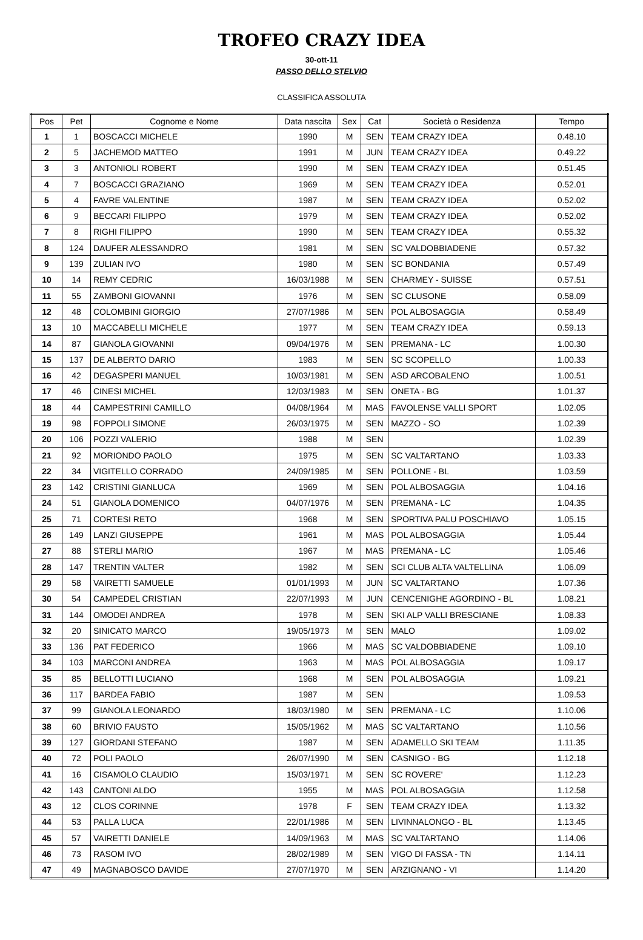TROFEO CRAZY IDEA
30-ott-11
PASSO DELLO STELVIO
CLASSIFICA ASSOLUTA
| Pos | Pet | Cognome e Nome | Data nascita | Sex | Cat | Società o Residenza | Tempo |
| --- | --- | --- | --- | --- | --- | --- | --- |
| 1 | 1 | BOSCACCI MICHELE | 1990 | M | SEN | TEAM CRAZY IDEA | 0.48.10 |
| 2 | 5 | JACHEMOD MATTEO | 1991 | M | JUN | TEAM CRAZY IDEA | 0.49.22 |
| 3 | 3 | ANTONIOLI ROBERT | 1990 | M | SEN | TEAM CRAZY IDEA | 0.51.45 |
| 4 | 7 | BOSCACCI GRAZIANO | 1969 | M | SEN | TEAM CRAZY IDEA | 0.52.01 |
| 5 | 4 | FAVRE VALENTINE | 1987 | M | SEN | TEAM CRAZY IDEA | 0.52.02 |
| 6 | 9 | BECCARI FILIPPO | 1979 | M | SEN | TEAM CRAZY IDEA | 0.52.02 |
| 7 | 8 | RIGHI FILIPPO | 1990 | M | SEN | TEAM CRAZY IDEA | 0.55.32 |
| 8 | 124 | DAUFER ALESSANDRO | 1981 | M | SEN | SC VALDOBBIADENE | 0.57.32 |
| 9 | 139 | ZULIAN IVO | 1980 | M | SEN | SC BONDANIA | 0.57.49 |
| 10 | 14 | REMY CEDRIC | 16/03/1988 | M | SEN | CHARMEY - SUISSE | 0.57.51 |
| 11 | 55 | ZAMBONI GIOVANNI | 1976 | M | SEN | SC CLUSONE | 0.58.09 |
| 12 | 48 | COLOMBINI GIORGIO | 27/07/1986 | M | SEN | POL ALBOSAGGIA | 0.58.49 |
| 13 | 10 | MACCABELLI MICHELE | 1977 | M | SEN | TEAM CRAZY IDEA | 0.59.13 |
| 14 | 87 | GIANOLA GIOVANNI | 09/04/1976 | M | SEN | PREMANA - LC | 1.00.30 |
| 15 | 137 | DE ALBERTO DARIO | 1983 | M | SEN | SC SCOPELLO | 1.00.33 |
| 16 | 42 | DEGASPERI MANUEL | 10/03/1981 | M | SEN | ASD ARCOBALENO | 1.00.51 |
| 17 | 46 | CINESI MICHEL | 12/03/1983 | M | SEN | ONETA - BG | 1.01.37 |
| 18 | 44 | CAMPESTRINI CAMILLO | 04/08/1964 | M | MAS | FAVOLENSE VALLI SPORT | 1.02.05 |
| 19 | 98 | FOPPOLI SIMONE | 26/03/1975 | M | SEN | MAZZO - SO | 1.02.39 |
| 20 | 106 | POZZI VALERIO | 1988 | M | SEN | | 1.02.39 |
| 21 | 92 | MORIONDO PAOLO | 1975 | M | SEN | SC VALTARTANO | 1.03.33 |
| 22 | 34 | VIGITELLO CORRADO | 24/09/1985 | M | SEN | POLLONE - BL | 1.03.59 |
| 23 | 142 | CRISTINI GIANLUCA | 1969 | M | SEN | POL ALBOSAGGIA | 1.04.16 |
| 24 | 51 | GIANOLA DOMENICO | 04/07/1976 | M | SEN | PREMANA - LC | 1.04.35 |
| 25 | 71 | CORTESI RETO | 1968 | M | SEN | SPORTIVA PALU POSCHIAVO | 1.05.15 |
| 26 | 149 | LANZI GIUSEPPE | 1961 | M | MAS | POL ALBOSAGGIA | 1.05.44 |
| 27 | 88 | STERLI MARIO | 1967 | M | MAS | PREMANA - LC | 1.05.46 |
| 28 | 147 | TRENTIN VALTER | 1982 | M | SEN | SCI CLUB ALTA VALTELLINA | 1.06.09 |
| 29 | 58 | VAIRETTI SAMUELE | 01/01/1993 | M | JUN | SC VALTARTANO | 1.07.36 |
| 30 | 54 | CAMPEDEL CRISTIAN | 22/07/1993 | M | JUN | CENCENIGHE AGORDINO - BL | 1.08.21 |
| 31 | 144 | OMODEI ANDREA | 1978 | M | SEN | SKI ALP VALLI BRESCIANE | 1.08.33 |
| 32 | 20 | SINICATO MARCO | 19/05/1973 | M | SEN | MALO | 1.09.02 |
| 33 | 136 | PAT FEDERICO | 1966 | M | MAS | SC VALDOBBIADENE | 1.09.10 |
| 34 | 103 | MARCONI ANDREA | 1963 | M | MAS | POL ALBOSAGGIA | 1.09.17 |
| 35 | 85 | BELLOTTI LUCIANO | 1968 | M | SEN | POL ALBOSAGGIA | 1.09.21 |
| 36 | 117 | BARDEA FABIO | 1987 | M | SEN | | 1.09.53 |
| 37 | 99 | GIANOLA LEONARDO | 18/03/1980 | M | SEN | PREMANA - LC | 1.10.06 |
| 38 | 60 | BRIVIO FAUSTO | 15/05/1962 | M | MAS | SC VALTARTANO | 1.10.56 |
| 39 | 127 | GIORDANI STEFANO | 1987 | M | SEN | ADAMELLO SKI TEAM | 1.11.35 |
| 40 | 72 | POLI PAOLO | 26/07/1990 | M | SEN | CASNIGO - BG | 1.12.18 |
| 41 | 16 | CISAMOLO CLAUDIO | 15/03/1971 | M | SEN | SC ROVERE' | 1.12.23 |
| 42 | 143 | CANTONI ALDO | 1955 | M | MAS | POL ALBOSAGGIA | 1.12.58 |
| 43 | 12 | CLOS CORINNE | 1978 | F | SEN | TEAM CRAZY IDEA | 1.13.32 |
| 44 | 53 | PALLA LUCA | 22/01/1986 | M | SEN | LIVINNALONGO - BL | 1.13.45 |
| 45 | 57 | VAIRETTI DANIELE | 14/09/1963 | M | MAS | SC VALTARTANO | 1.14.06 |
| 46 | 73 | RASOM IVO | 28/02/1989 | M | SEN | VIGO DI FASSA - TN | 1.14.11 |
| 47 | 49 | MAGNABOSCO DAVIDE | 27/07/1970 | M | SEN | ARZIGNANO - VI | 1.14.20 |